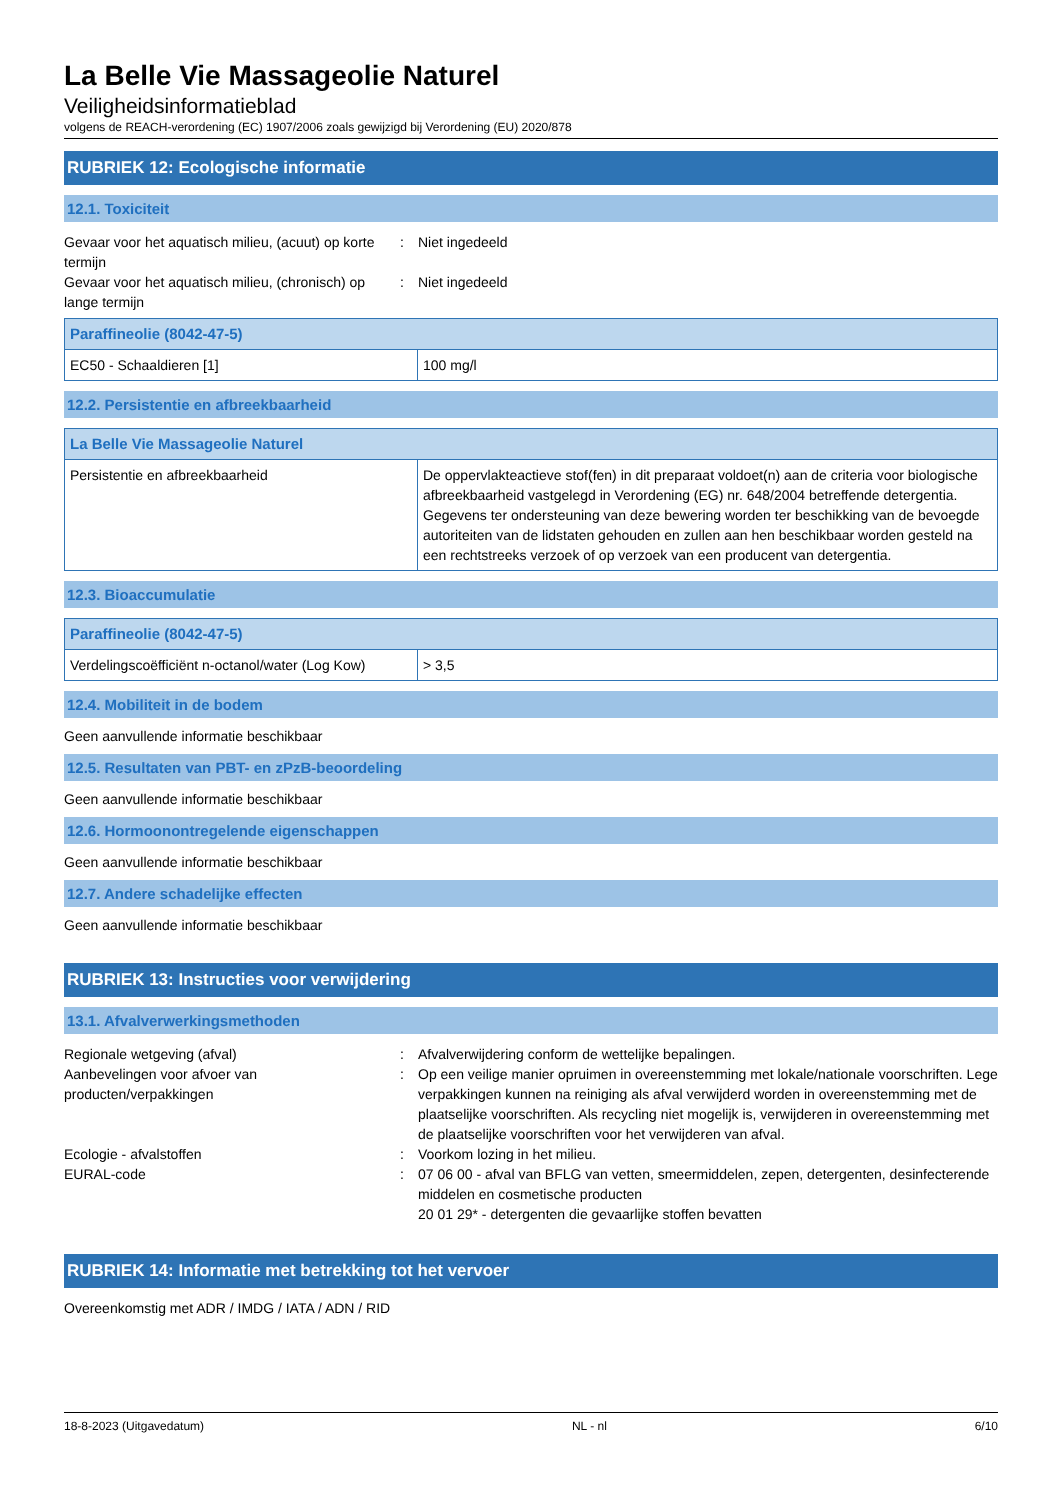La Belle Vie Massageolie Naturel
Veiligheidsinformatieblad
volgens de REACH-verordening (EC) 1907/2006 zoals gewijzigd bij Verordening (EU) 2020/878
RUBRIEK 12: Ecologische informatie
12.1. Toxiciteit
Gevaar voor het aquatisch milieu, (acuut) op korte termijn
: Niet ingedeeld
Gevaar voor het aquatisch milieu, (chronisch) op lange termijn
: Niet ingedeeld
| Paraffineolie (8042-47-5) | |
| --- | --- |
| EC50 - Schaaldieren [1] | 100 mg/l |
12.2. Persistentie en afbreekbaarheid
| La Belle Vie Massageolie Naturel | |
| --- | --- |
| Persistentie en afbreekbaarheid | De oppervlakteactieve stof(fen) in dit preparaat voldoet(n) aan de criteria voor biologische afbreekbaarheid vastgelegd in Verordening (EG) nr. 648/2004 betreffende detergentia. Gegevens ter ondersteuning van deze bewering worden ter beschikking van de bevoegde autoriteiten van de lidstaten gehouden en zullen aan hen beschikbaar worden gesteld na een rechtstreeks verzoek of op verzoek van een producent van detergentia. |
12.3. Bioaccumulatie
| Paraffineolie (8042-47-5) | |
| --- | --- |
| Verdelingscoëfficiënt n-octanol/water (Log Kow) | > 3,5 |
12.4. Mobiliteit in de bodem
Geen aanvullende informatie beschikbaar
12.5. Resultaten van PBT- en zPzB-beoordeling
Geen aanvullende informatie beschikbaar
12.6. Hormoonontregelende eigenschappen
Geen aanvullende informatie beschikbaar
12.7. Andere schadelijke effecten
Geen aanvullende informatie beschikbaar
RUBRIEK 13: Instructies voor verwijdering
13.1. Afvalverwerkingsmethoden
Regionale wetgeving (afval) : Afvalverwijdering conform de wettelijke bepalingen.
Aanbevelingen voor afvoer van producten/verpakkingen
: Op een veilige manier opruimen in overeenstemming met lokale/nationale voorschriften. Lege verpakkingen kunnen na reiniging als afval verwijderd worden in overeenstemming met de plaatselijke voorschriften. Als recycling niet mogelijk is, verwijderen in overeenstemming met de plaatselijke voorschriften voor het verwijderen van afval.
Ecologie - afvalstoffen : Voorkom lozing in het milieu.
EURAL-code : 07 06 00 - afval van BFLG van vetten, smeermiddelen, zepen, detergenten, desinfecterende middelen en cosmetische producten
20 01 29* - detergenten die gevaarlijke stoffen bevatten
RUBRIEK 14: Informatie met betrekking tot het vervoer
Overeenkomstig met ADR / IMDG / IATA / ADN / RID
18-8-2023 (Uitgavedatum) NL - nl 6/10